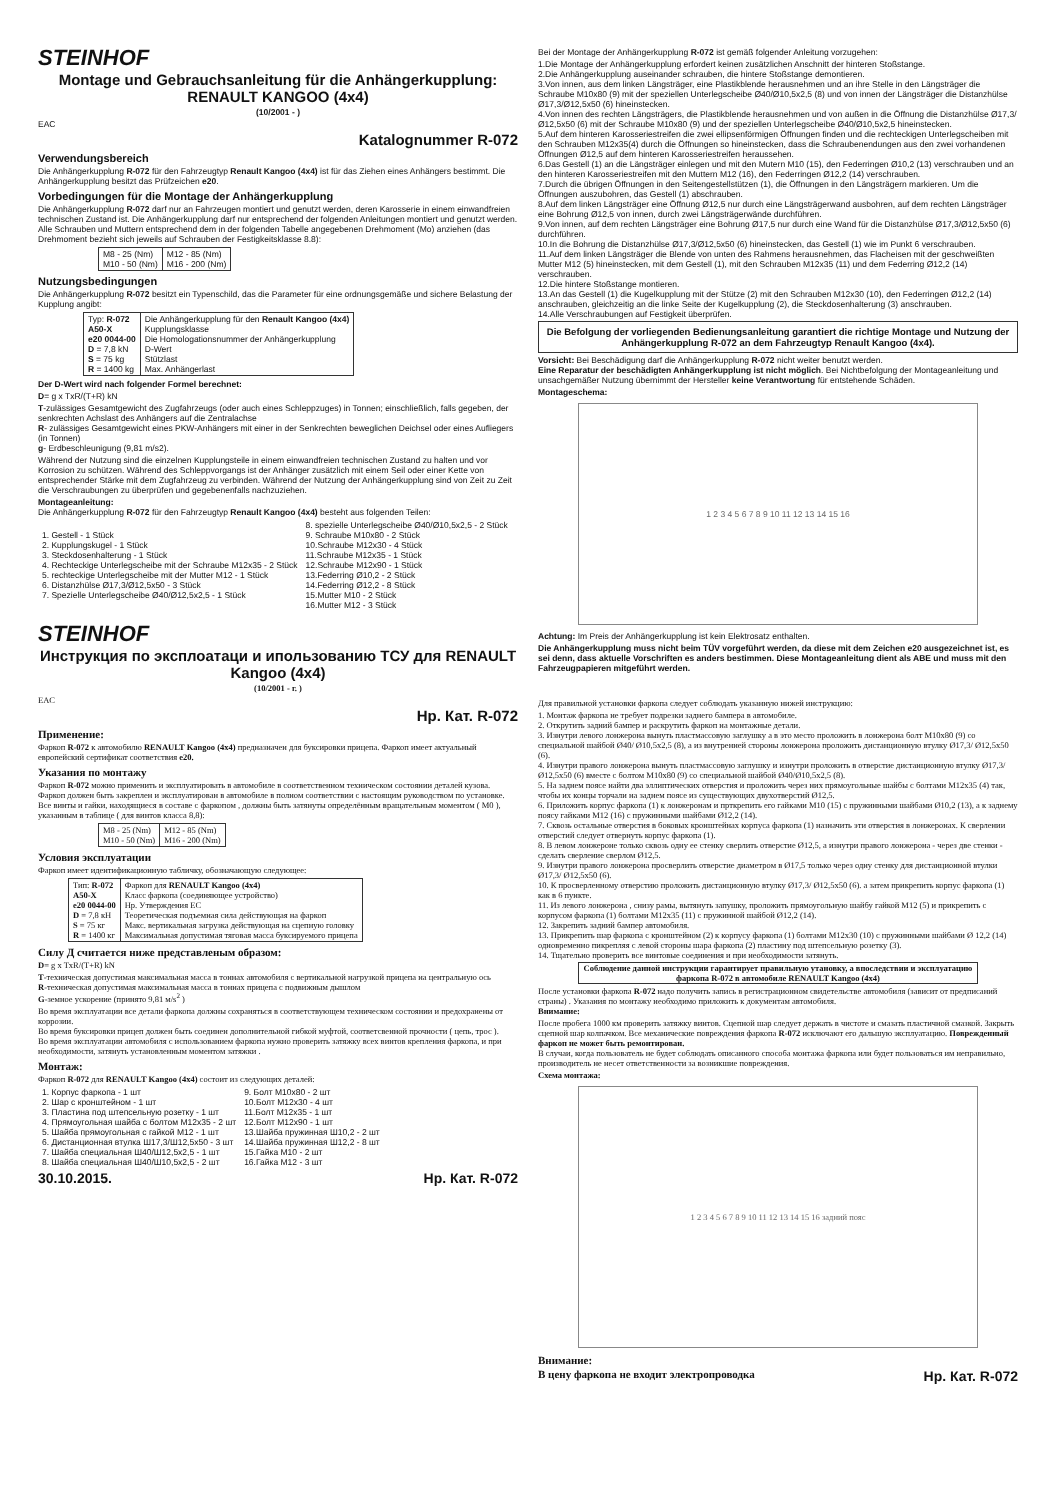STEINHOF
Montage und Gebrauchsanleitung für die Anhängerkupplung: RENAULT KANGOO (4x4)
(10/2001 - )
EAC
Katalognummer R-072
Verwendungsbereich
Die Anhängerkupplung R-072 für den Fahrzeugtyp Renault Kangoo (4x4) ist für das Ziehen eines Anhängers bestimmt. Die Anhängerkupplung besitzt das Prüfzeichen e20.
Vorbedingungen für die Montage der Anhängerkupplung
Die Anhängerkupplung R-072 darf nur an Fahrzeugen montiert und genutzt werden, deren Karosserie in einem einwandfreien technischen Zustand ist. Die Anhängerkupplung darf nur entsprechend der folgenden Anleitungen montiert und genutzt werden.
Alle Schrauben und Muttern entsprechend dem in der folgenden Tabelle angegebenen Drehmoment (Mo) anziehen (das Drehmoment bezieht sich jeweils auf Schrauben der Festigkeitsklasse 8.8):
| M8 - 25 (Nm) M10 - 50 (Nm) | M12 - 85 (Nm) M16 - 200 (Nm) |
Nutzungsbedingungen
Die Anhängerkupplung R-072 besitzt ein Typenschild, das die Parameter für eine ordnungsgemäße und sichere Belastung der Kupplung angibt:
| Typ: R-072 A50-X e20 0044-00 D = 7,8 kN S = 75 kg R = 1400 kg | Die Anhängerkupplung für den Renault Kangoo (4x4) Kupplungsklasse Die Homologationsnummer der Anhängerkupplung D-Wert Stützlast Max. Anhängerlast |
Der D-Wert wird nach folgender Formel berechnet:
D= g x TxR/(T+R) kN
T-zulässiges Gesamtgewicht des Zugfahrzeugs (oder auch eines Schleppzuges) in Tonnen; einschließlich, falls gegeben, der senkrechten Achslast des Anhängers auf die Zentralachse
R- zulässiges Gesamtgewicht eines PKW-Anhängers mit einer in der Senkrechten beweglichen Deichsel oder eines Aufliegers (in Tonnen)
g- Erdbeschleunigung (9,81 m/s2).
Während der Nutzung sind die einzelnen Kupplungsteile in einem einwandfreien technischen Zustand zu halten und vor Korrosion zu schützen. Während des Schleppvorgangs ist der Anhänger zusätzlich mit einem Seil oder einer Kette von entsprechender Stärke mit dem Zugfahrzeug zu verbinden. Während der Nutzung der Anhängerkupplung sind von Zeit zu Zeit die Verschraubungen zu überprüfen und gegebenenfalls nachzuziehen.
Montageanleitung:
Die Anhängerkupplung R-072 für den Fahrzeugtyp Renault Kangoo (4x4) besteht aus folgenden Teilen:
| 1. Gestell - 1 Stück 2. Kupplungskugel - 1 Stück 3. Steckdosenhalterung - 1 Stück 4. Rechteckige Unterlegscheibe mit der Schraube M12x35 - 2 Stück 5. rechteckige Unterlegscheibe mit der Mutter M12 - 1 Stück 6. Distanzhülse Ø17,3/Ø12,5x50 - 3 Stück 7. Spezielle Unterlegscheibe Ø40/Ø12,5x2,5 - 1 Stück | 8. spezielle Unterlegscheibe Ø40/Ø10,5x2,5 - 2 Stück 9. Schraube M10x80 - 2 Stück 10.Schraube M12x30 - 4 Stück 11.Schraube M12x35 - 1 Stück 12.Schraube M12x90 - 1 Stück 13.Federring Ø10,2 - 2 Stück 14.Federring Ø12,2 - 8 Stück 15.Mutter M10 - 2 Stück 16.Mutter M12 - 3 Stück |
STEINHOF
Инструкция по эксплоатаци и ипользованию ТСУ для RENAULT Kangoo (4x4)
(10/2001 - г. )
EAC
Нр. Кат. R-072
Применение:
Фаркоп R-072 к автомобилю RENAULT Kangoo (4x4) предназначен для буксировки прицепа. Фаркоп имеет актуальный европейский сертификат соответствия e20.
Указания по монтажу
Фаркоп R-072 можно применить и эксплуатировать в автомобиле в соответственном техническом состоянии деталей кузова. Фаркоп должен быть закреплен и эксплуатирован в автомобиле в полном соответствии с настоящим руководством по установке.
Все винты и гайки, находящиеся в составе с фаркопом , должны быть затянуты определённым вращательным моментом ( М0 ), указанным в таблице ( для винтов класса 8,8):
| M8 - 25 (Nm) M10 - 50 (Nm) | M12 - 85 (Nm) M16 - 200 (Nm) |
Условия эксплуатации
Фаркоп имеет идентификационную табличку, обозначающую следующее:
| Тип: R-072 A50-X e20 0044-00 D = 7,8 кН S = 75 кг R = 1400 кг | Фаркоп для RENAULT Kangoo (4x4) Класс фаркопа (соединяющее устройство) Нр. Утверждения ЕС Теоретическая подъемная сила действующая на фаркоп Макс. вертикальная загрузка действующая на сцепную головку Максимальная допустимая тяговая масса буксируемого прицепа |
Силу Д считается ниже представленым образом:
D= g x TxR/(T+R) kN
T-техническая допустимая максимальная масса в тоннах автомобиля с вертикальной нагрузкой прицепа на центральную ось
R-техническая допустимая максимальная масса в тоннах прицепа с подвижным дышлом
G-земное ускорение (принято 9,81 м/s<sup>2</sup> )
Во время эксплуатации все детали фаркопа должны сохраняться в соответствующем техническом состоянии и предохранены от коррозии.
Во время буксировки прицеп должен быть соединен дополнительной гибкой муфтой, соответсвенной прочности ( цепь, трос ).
Во время эксплуатации автомобиля с использованием фаркопа нужно проверить затяжку всех винтов крепления фаркопа, и при необходимости, затянуть установленным моментом затяжки .
Монтаж:
Фаркоп R-072 для RENAULT Kangoo (4x4) состоит из следующих деталей:
| 1. Корпус фаркопа - 1 шт 2. Шар с кронштейном - 1 шт 3. Пластина под штепсельную розетку - 1 шт 4. Прямоугольная шайба с болтом M12x35 - 2 шт 5. Шайба прямоугольная с гайкой M12 - 1 шт 6. Дистанционная втулка Ш17,3/Ш12,5x50 - 3 шт 7. Шайба специальная Ш40/Ш12,5x2,5 - 1 шт 8. Шайба специальная Ш40/Ш10,5x2,5 - 2 шт | 9. Болт M10x80 - 2 шт 10.Болт M12x30 - 4 шт 11.Болт M12x35 - 1 шт 12.Болт M12x90 - 1 шт 13.Шайба пружинная Ш10,2 - 2 шт 14.Шайба пружинная Ш12,2 - 8 шт 15.Гайка M10 - 2 шт 16.Гайка M12 - 3 шт |
30.10.2015. Нр. Кат. R-072
Bei der Montage der Anhängerkupplung R-072 ist gemäß folgender Anleitung vorzugehen:
1.Die Montage der Anhängerkupplung erfordert keinen zusätzlichen Anschnitt der hinteren Stoßstange.
2.Die Anhängerkupplung auseinander schrauben, die hintere Stoßstange demontieren.
3.Von innen, aus dem linken Längsträger, eine Plastikblende herausnehmen und an ihre Stelle in den Längsträger die Schraube M10x80 (9) mit der speziellen Unterlegscheibe Ø40/Ø10,5x2,5 (8) und von innen der Längsträger die Distanzhülse Ø17,3/Ø12,5x50 (6) hineinstecken.
4.Von innen des rechten Längsträgers, die Plastikblende herausnehmen und von außen in die Öffnung die Distanzhülse Ø17,3/Ø12,5x50 (6) mit der Schraube M10x80 (9) und der speziellen Unterlegscheibe Ø40/Ø10,5x2,5 hineinstecken.
5.Auf dem hinteren Karosseriestreifen die zwei ellipsenförmigen Öffnungen finden und die rechteckigen Unterlegscheiben mit den Schrauben M12x35(4) durch die Öffnungen so hineinstecken, dass die Schraubenendungen aus den zwei vorhandenen Öffnungen Ø12,5 auf dem hinteren Karosseriestreifen heraussehen.
6.Das Gestell (1) an die Längsträger einlegen und mit den Mutern M10 (15), den Federringen Ø10,2 (13) verschrauben und an den hinteren Karosseriestreifen mit den Muttern M12 (16), den Federringen Ø12,2 (14) verschrauben.
7.Durch die übrigen Öffnungen in den Seitengestellstützen (1), die Öffnungen in den Längsträgern markieren. Um die Öffnungen auszubohren, das Gestell (1) abschrauben.
8.Auf dem linken Längsträger eine Öffnung Ø12,5 nur durch eine Längsträgerwand ausbohren, auf dem rechten Längsträger eine Bohrung Ø12,5 von innen, durch zwei Längsträgerwände durchführen.
9.Von innen, auf dem rechten Längsträger eine Bohrung Ø17,5 nur durch eine Wand für die Distanzhülse Ø17,3/Ø12,5x50 (6) durchführen.
10.In die Bohrung die Distanzhülse Ø17,3/Ø12,5x50 (6) hineinstecken, das Gestell (1) wie im Punkt 6 verschrauben.
11.Auf dem linken Längsträger die Blende von unten des Rahmens herausnehmen, das Flacheisen mit der geschweißten Mutter M12 (5) hineinstecken, mit dem Gestell (1), mit den Schrauben M12x35 (11) und dem Federring Ø12,2 (14) verschrauben.
12.Die hintere Stoßstange montieren.
13.An das Gestell (1) die Kugelkupplung mit der Stütze (2) mit den Schrauben M12x30 (10), den Federringen Ø12,2 (14) anschrauben, gleichzeitig an die linke Seite der Kugelkupplung (2), die Steckdosenhalterung (3) anschrauben.
14.Alle Verschraubungen auf Festigkeit überprüfen.
Die Befolgung der vorliegenden Bedienungsanleitung garantiert die richtige Montage und Nutzung der Anhängerkupplung R-072 an dem Fahrzeugtyp Renault Kangoo (4x4).
Vorsicht: Bei Beschädigung darf die Anhängerkupplung R-072 nicht weiter benutzt werden.
Eine Reparatur der beschädigten Anhängerkupplung ist nicht möglich. Bei Nichtbefolgung der Montageanleitung und unsachgemäßer Nutzung übernimmt der Hersteller keine Verantwortung für entstehende Schäden.
Montageschema:
1 2 3 4 5 6 7 8 9 10 11 12 13 14 15 16
Achtung: Im Preis der Anhängerkupplung ist kein Elektrosatz enthalten.
Die Anhängerkupplung muss nicht beim TÜV vorgeführt werden, da diese mit dem Zeichen e20 ausgezeichnet ist, es sei denn, dass aktuelle Vorschriften es anders bestimmen. Diese Montageanleitung dient als ABE und muss mit den Fahrzeugpapieren mitgeführt werden.
Для правильной установки фаркопа следует соблюдать указанную нижей инструкцию:
1. Монтаж фаркопа не требует подрезки заднего бампера в автомобиле.
2. Открутить задний бампер и раскрутить фаркоп на монтажные детали.
3. Изнутри левого лонжерона вынуть пластмассовую заглушку а в это место проложить в лонжерона болт M10x80 (9) со специальной шайбой Ø40/ Ø10,5x2,5 (8), а из внутренней стороны лонжерона проложить дистанционную втулку Ø17,3/ Ø12,5x50 (6).
4. Изнутри правого лонжерона вынуть пластмассовую заглушку и изнутри проложить в отверстие дистанционную втулку Ø17,3/ Ø12,5x50 (6) вместе с болтом M10x80 (9) со специальной шайбой Ø40/Ø10,5x2,5 (8).
5. На заднем поясе найти два эллиптических отверстия и проложить через них прямоугольные шайбы с болтами M12x35 (4) так, чтобы их концы торчали на заднем поясе из существующих двухотверстий Ø12,5.
6. Приложить корпус фаркопа (1) к лонжеронам и прткрепить его гайками M10 (15) с пружинными шайбами Ø10,2 (13), а к заднему поясу гайками M12 (16) с пружинными шайбами Ø12,2 (14).
7. Сквозь остальные отверстия в боковых кронштейнах корпуса фаркопа (1) назначить эти отверстия в лонжеронах. К сверлении отверстий следует отвернуть корпус фаркопа (1).
8. В левом лонжероне только сквозь одну ее стенку сверлить отверстие Ø12,5, а изнутри правого лонжерона - через две стенки - сделать сверление сверлом Ø12,5.
9. Изнутри правого лонжерона просверлить отверстие диаметром в Ø17,5 только через одну стенку для дистанционной втулки Ø17,3/ Ø12,5x50 (6).
10. К просверленному отверстию проложить дистанционную втулку Ø17,3/ Ø12,5x50 (6). а затем прикрепить корпус фаркопа (1) как в 6 пункте.
11. Из левого лонжерона , снизу рамы, вытянуть запушку, проложить прямоугольную шайбу гайкой M12 (5) и прикрепить с корпусом фаркопа (1) болтами M12x35 (11) с пружинной шайбой Ø12,2 (14).
12. Закрепить задний бампер автомобиля.
13. Прикрепить шар фаркопа с кронштейном (2) к корпусу фаркопа (1) болтами M12x30 (10) с пружинными шайбами Ø 12,2 (14) одновременно пикрепляя с левой стороны шара фаркопа (2) пластину под штепсельную розетку (3).
14. Тщательно проверить все винтовые соединения и при необходимости затянуть.
Соблюдение данной инструкции гарантирует правильную утановку, а впоследствии и эксплуатацию фаркопа R-072 в автомобиле RENAULT Kangoo (4x4)
После установки фаркопа R-072 надо получить запись в регистрационном свидетельстве автомобиля (зависит от предписаний страны) . Указания по монтажу необходимо приложить к документам автомобиля.
Внимание:
После пробега 1000 км проверить затяжку винтов. Сцепной шар следует держать в чистоте и смазать пластичной смазкой. Закрыть сцепной шар колпачком. Все механические повреждения фаркопа R-072 исключают его дальшую эксплуатацию. Поврежденный фаркоп не может быть ремонтирован.
В случаи, когда пользователь не будет соблюдать описанного способа монтажа фаркопа или будет пользоваться им неправильно, производитель не несет ответственности за возникшие повреждения.
Схема монтажа:
1 2 3 4 5 6 7 8 9 10 11 12 13 14 15 16 задний пояс
Внимание:
В цену фаркопа не входит электропроводка Нр. Кат. R-072